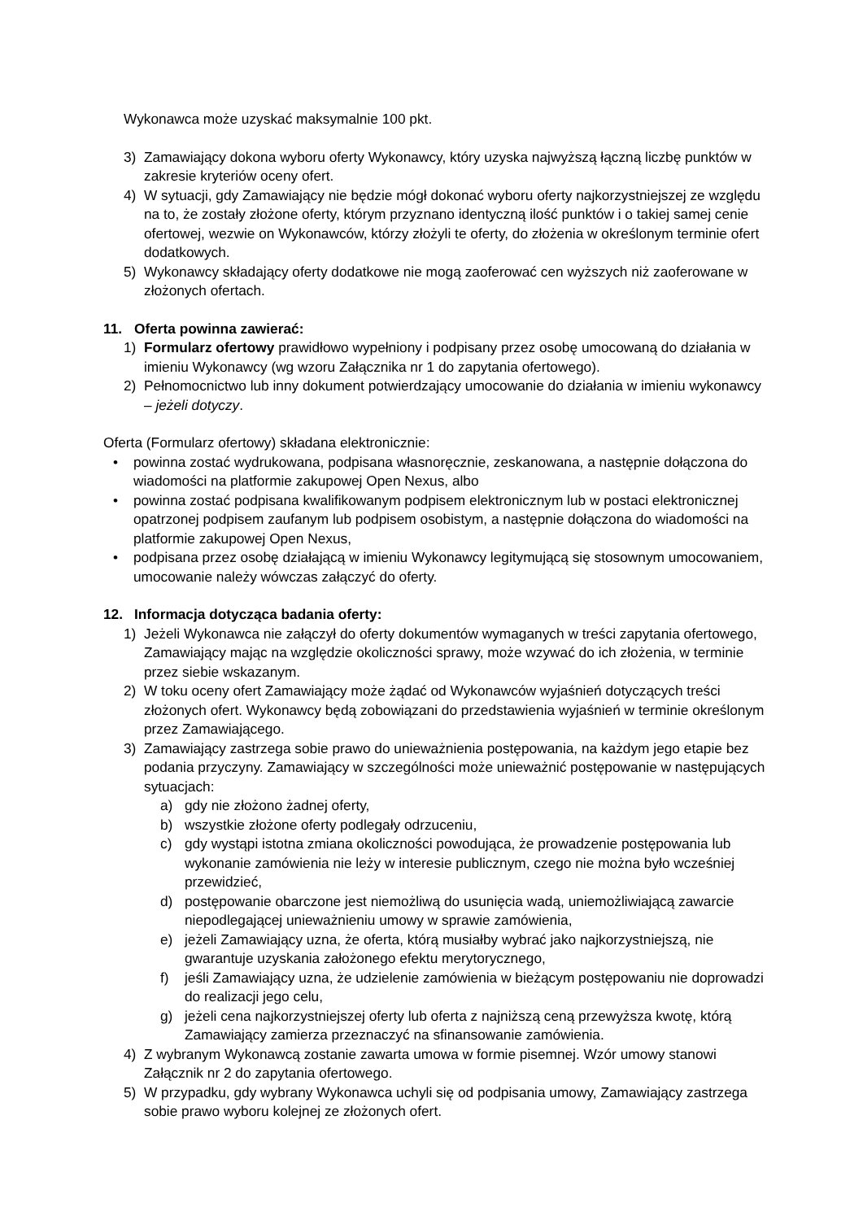Wykonawca może uzyskać maksymalnie 100 pkt.
3) Zamawiający dokona wyboru oferty Wykonawcy, który uzyska najwyższą łączną liczbę punktów w zakresie kryteriów oceny ofert.
4) W sytuacji, gdy Zamawiający nie będzie mógł dokonać wyboru oferty najkorzystniejszej ze względu na to, że zostały złożone oferty, którym przyznano identyczną ilość punktów i o takiej samej cenie ofertowej, wezwie on Wykonawców, którzy złożyli te oferty, do złożenia w określonym terminie ofert dodatkowych.
5) Wykonawcy składający oferty dodatkowe nie mogą zaoferować cen wyższych niż zaoferowane w złożonych ofertach.
11. Oferta powinna zawierać:
1) Formularz ofertowy prawidłowo wypełniony i podpisany przez osobę umocowaną do działania w imieniu Wykonawcy (wg wzoru Załącznika nr 1 do zapytania ofertowego).
2) Pełnomocnictwo lub inny dokument potwierdzający umocowanie do działania w imieniu wykonawcy – jeżeli dotyczy.
Oferta (Formularz ofertowy) składana elektronicznie:
• powinna zostać wydrukowana, podpisana własnoręcznie, zeskanowana, a następnie dołączona do wiadomości na platformie zakupowej Open Nexus, albo
• powinna zostać podpisana kwalifikowanym podpisem elektronicznym lub w postaci elektronicznej opatrzonej podpisem zaufanym lub podpisem osobistym, a następnie dołączona do wiadomości na platformie zakupowej Open Nexus,
• podpisana przez osobę działającą w imieniu Wykonawcy legitymującą się stosownym umocowaniem, umocowanie należy wówczas załączyć do oferty.
12. Informacja dotycząca badania oferty:
1) Jeżeli Wykonawca nie załączył do oferty dokumentów wymaganych w treści zapytania ofertowego, Zamawiający mając na względzie okoliczności sprawy, może wzywać do ich złożenia, w terminie przez siebie wskazanym.
2) W toku oceny ofert Zamawiający może żądać od Wykonawców wyjaśnień dotyczących treści złożonych ofert. Wykonawcy będą zobowiązani do przedstawienia wyjaśnień w terminie określonym przez Zamawiającego.
3) Zamawiający zastrzega sobie prawo do unieważnienia postępowania, na każdym jego etapie bez podania przyczyny. Zamawiający w szczególności może unieważnić postępowanie w następujących sytuacjach:
a) gdy nie złożono żadnej oferty,
b) wszystkie złożone oferty podlegały odrzuceniu,
c) gdy wystąpi istotna zmiana okoliczności powodująca, że prowadzenie postępowania lub wykonanie zamówienia nie leży w interesie publicznym, czego nie można było wcześniej przewidzieć,
d) postępowanie obarczone jest niemożliwą do usunięcia wadą, uniemożliwiającą zawarcie niepodlegającej unieważnieniu umowy w sprawie zamówienia,
e) jeżeli Zamawiający uzna, że oferta, którą musiałby wybrać jako najkorzystniejszą, nie gwarantuje uzyskania założonego efektu merytorycznego,
f) jeśli Zamawiający uzna, że udzielenie zamówienia w bieżącym postępowaniu nie doprowadzi do realizacji jego celu,
g) jeżeli cena najkorzystniejszej oferty lub oferta z najniższą ceną przewyższa kwotę, którą Zamawiający zamierza przeznaczyć na sfinansowanie zamówienia.
4) Z wybranym Wykonawcą zostanie zawarta umowa w formie pisemnej. Wzór umowy stanowi Załącznik nr 2 do zapytania ofertowego.
5) W przypadku, gdy wybrany Wykonawca uchyli się od podpisania umowy, Zamawiający zastrzega sobie prawo wyboru kolejnej ze złożonych ofert.